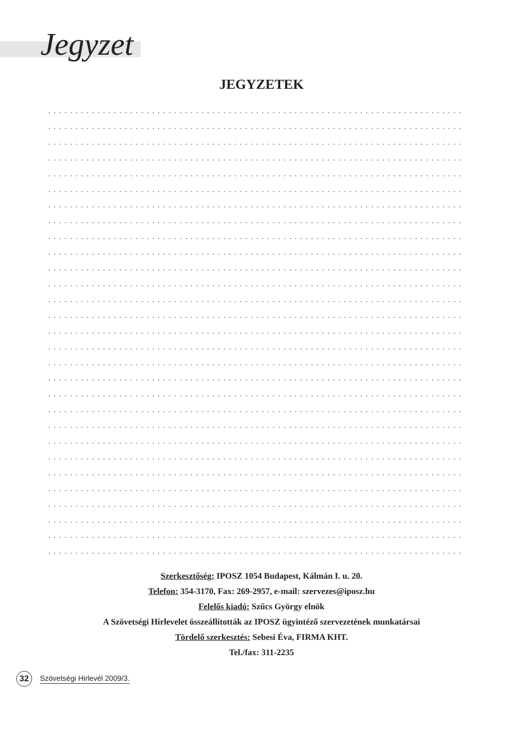Jegyzet
JEGYZETEK
.........................................................................................
.........................................................................................
.........................................................................................
.........................................................................................
.........................................................................................
.........................................................................................
.........................................................................................
.........................................................................................
.........................................................................................
.........................................................................................
.........................................................................................
.........................................................................................
.........................................................................................
.........................................................................................
.........................................................................................
.........................................................................................
.........................................................................................
.........................................................................................
.........................................................................................
.........................................................................................
.........................................................................................
.........................................................................................
.........................................................................................
.........................................................................................
.........................................................................................
.........................................................................................
.........................................................................................
.........................................................................................
.........................................................................................
Szerkesztőség: IPOSZ 1054 Budapest, Kálmán I. u. 20.
Telefon: 354-3170, Fax: 269-2957, e-mail: szervezes@iposz.hu
Felelős kiadó: Szűcs György elnök
A Szövetségi Hírlevelet összeállították az IPOSZ ügyintéző szervezetének munkatársai
Tördelő szerkesztés: Sebesi Éva, FIRMA KHT.
Tel./fax: 311-2235
32
Szövetségi Hirlevél 2009/3.